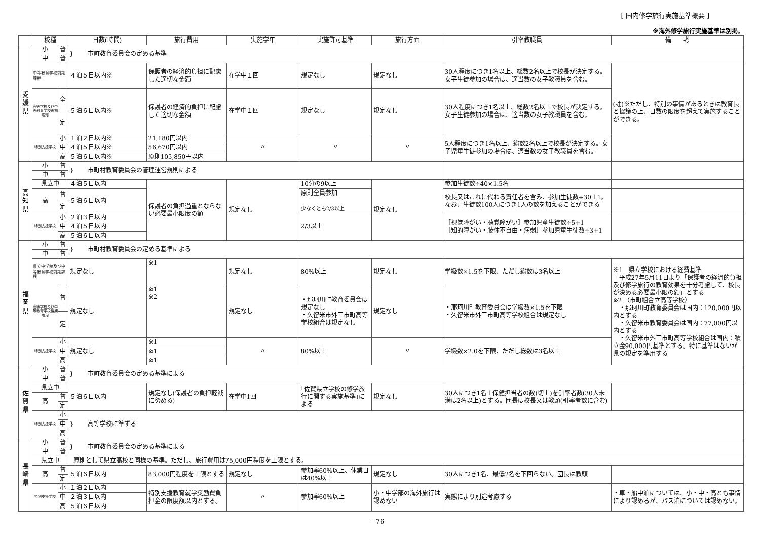[ 国内修学旅行実施基準概要 ]
※海外修学旅行実施基準は別掲。
| | 校種 | | 日数(時間) | 旅行費用 | 実施学年 | 実施許可基準 | 旅行方面 | 引率教職員 | 備 考 |
| --- | --- | --- | --- | --- | --- | --- | --- | --- | --- |
| 愛 媛 県 | 小 | 普 | } 市町教育委員会の定める基準 | | | | | | |
| | 中 | 普 | | | | | | | |
| | 中等教育学校前期課程 | | ４泊５日以内※ | 保護者の経済的負担に配慮した適切な金額 | 在学中１回 | 規定なし | 規定なし | 30人程度につき1名以上、総数2名以上で校長が決定する。女子生徒参加の場合は、適当数の女子教職員を含む。 | (註)※ただし、特別の事情があるときは教育長と協議の上、日数の限度を超えて実施することができる。 |
| | 高等学校及び中等教育学校後期課程 | 全 | ５泊６日以内※ | 保護者の経済的負担に配慮した適切な金額 | 在学中１回 | 規定なし | 規定なし | 30人程度につき1名以上、総数2名以上で校長が決定する。女子生徒参加の場合は、適当数の女子教職員を含む。 | |
| | | 定 | | | | | | | |
| | 特別支援学校 | 小 | １泊２日以内※ | 21,180円以内 | 〃 | 〃 | 〃 | 5人程度につき1名以上、総数2名以上で校長が決定する。女子児童生徒参加の場合は、適当数の女子教職員を含む。 | |
| | | 中 | ４泊５日以内※ | 56,670円以内 | | | | | |
| | | 高 | ５泊６日以内※ | 原則105,850円以内 | | | | | |
| 高 知 県 | 小 | 普 | } 市町村教育委員会の管理運営規則による | | | | | | |
| | 中 | 普 | | | | | | | |
| | 県立中 | | ４泊５日以内 | 保護者の負担過重とならない必要最小限度の額 | 規定なし | 10分の9以上 | 規定なし | 参加生徒数÷40×1.5名 | |
| | 高 | 普 | ５泊６日以内 | | | 原則全員参加 少なくとも2/3以上 | | 校長又はこれに代わる責任者を含み、参加生徒数÷30＋1。なお、生徒数100人につき1人の数を加えることができる | |
| | | 定 | | | | | | | |
| | 特別支援学校 | 小 | ２泊３日以内 | | | 2/3以上 | | ［視覚障がい・聴覚障がい］参加児童生徒数÷5+1 ［知的障がい・肢体不自由・病弱］参加児童生徒数÷3+1 | |
| | | 中 | ４泊５日以内 | | | | | | |
| | | 高 | ５泊６日以内 | | | | | | |
| 福 岡 県 | 小 | 普 | } 市町村教育委員会の定める基準による | | | | | | |
| | 中 | 普 | | | | | | | |
| | 県立中学校及び中等教育学校前期課程 | | 規定なし | ※1 | 規定なし | 80%以上 | 規定なし | 学級数×1.5を下限、ただし総数は3名以上 | ※1 県立学校における経費基準 平成27年5月11日より「保護者の経済的負担及び修学旅行の教育効果を十分考慮して、校長が決める必要最小限の額」とする ※2 （市町組合立高等学校） ・那珂川町教育委員会は国内：120,000円以内とする ・久留米市教育委員会は国内：77,000円以内とする ・久留米市外三市町高等学校組合は国内：積立金90,000円基準とする。特に基準はないが県の規定を準用する |
| | 高等学校及び中等教育学校後期課程 | 普 | 規定なし | ※1 ※2 | 規定なし | ・那珂川町教育委員会は規定なし ・久留米市外三市町高等学校組合は規定なし | 規定なし | ・那珂川町教育委員会は学級数×1.5を下限 ・久留米市外三市町高等学校組合は規定なし | |
| | | 定 | | | | | | | |
| | 特別支援学校 | 小 | 規定なし | ※1 | 〃 | 80%以上 | 〃 | 学級数×2.0を下限、ただし総数は3名以上 | |
| | | 中 | | ※1 | | | | | |
| | | 高 | | ※1 | | | | | |
| 佐 賀 県 | 小 | 普 | } 市町教育委員会の定める基準による | | | | | | |
| | 中 | 普 | | | | | | | |
| | 県立中 | | ５泊６日以内 | 規定なし(保護者の負担軽減に努める) | 在学中1回 | ｢佐賀県立学校の修学旅行に関する実施基準｣による | 規定なし | 30人につき1名＋保健担当者の数(切上)を引率者数(30人未満は2名以上)とする。団長は校長又は教頭(引率者数に含む) | |
| | 高 | 普 | | | | | | | |
| | | 定 | | | | | | | |
| | 特別支援学校 | 小 | } 高等学校に準ずる | | | | | | |
| | | 中 | | | | | | | |
| | | 高 | | | | | | | |
| 長 崎 県 | 小 | 普 | } 市町教育委員会の定める基準による | | | | | | |
| | 中 | 普 | | | | | | | |
| | 県立中 | | 原則として県立高校と同様の基準。ただし、旅行費用は75,000円程度を上限とする。 | | | | | | |
| | 高 | 普 | ５泊６日以内 | 83,000円程度を上限とする | 規定なし | 参加率60%以上、休業日は40%以上 | 規定なし | 30人につき1名、最低2名を下回らない。団長は教頭 | |
| | | 定 | | | | | | | |
| | 特別支援学校 | 小 | １泊２日以内 | 特別支援教育就学奨励費負担金の限度額以内とする。 | 〃 | 参加率60%以上 | 小・中学部の海外旅行は認めない | 実態により別途考慮する | ・車・船中泊については、小・中・高とも事情により認めるが、バス泊については認めない。 |
| | | 中 | ２泊３日以内 | | | | | | |
| | | 高 | ５泊６日以内 | | | | | | |
- 76 -